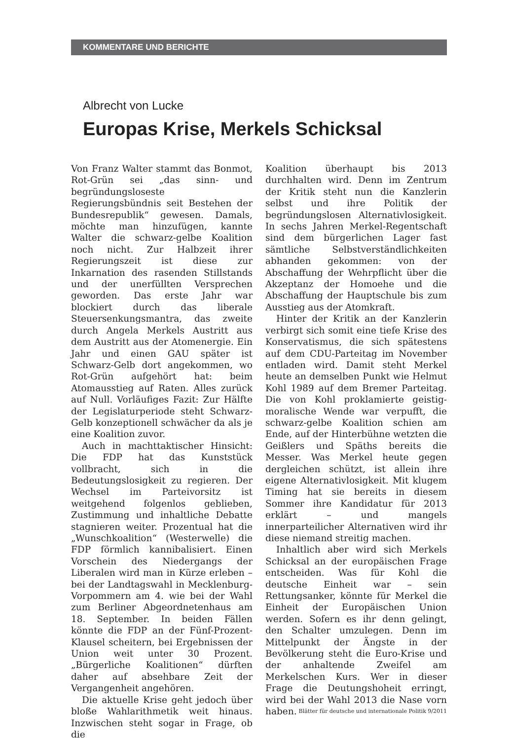KOMMENTARE UND BERICHTE
Albrecht von Lucke
Europas Krise, Merkels Schicksal
Von Franz Walter stammt das Bonmot, Rot-Grün sei „das sinn- und begründungsloseste Regierungsbündnis seit Bestehen der Bundesrepublik“ gewesen. Damals, möchte man hinzufügen, kannte Walter die schwarz-gelbe Koalition noch nicht. Zur Halbzeit ihrer Regierungszeit ist diese zur Inkarnation des rasenden Stillstands und der unerfüllten Versprechen geworden. Das erste Jahr war blockiert durch das liberale Steuersenkungsmantra, das zweite durch Angela Merkels Austritt aus dem Austritt aus der Atomenergie. Ein Jahr und einen GAU später ist Schwarz-Gelb dort angekommen, wo Rot-Grün aufgehört hat: beim Atomausstieg auf Raten. Alles zurück auf Null. Vorläufiges Fazit: Zur Hälfte der Legislaturperiode steht Schwarz-Gelb konzeptionell schwächer da als je eine Koalition zuvor.
Auch in machttaktischer Hinsicht: Die FDP hat das Kunststück vollbracht, sich in die Bedeutungslosigkeit zu regieren. Der Wechsel im Parteivorsitz ist weitgehend folgenlos geblieben, Zustimmung und inhaltliche Debatte stagnieren weiter. Prozentual hat die „Wunschkoalition“ (Westerwelle) die FDP förmlich kannibalisiert. Einen Vorschein des Niedergangs der Liberalen wird man in Kürze erleben – bei der Landtagswahl in Mecklenburg-Vorpommern am 4. wie bei der Wahl zum Berliner Abgeordnetenhaus am 18. September. In beiden Fällen könnte die FDP an der Fünf-Prozent-Klausel scheitern, bei Ergebnissen der Union weit unter 30 Prozent. „Bürgerliche Koalitionen“ dürften daher auf absehbare Zeit der Vergangenheit angehören.
Die aktuelle Krise geht jedoch über bloße Wahlarithmetik weit hinaus. Inzwischen steht sogar in Frage, ob die
Koalition überhaupt bis 2013 durchhalten wird. Denn im Zentrum der Kritik steht nun die Kanzlerin selbst und ihre Politik der begründungslosen Alternativlosigkeit. In sechs Jahren Merkel-Regentschaft sind dem bürgerlichen Lager fast sämtliche Selbstverständlichkeiten abhanden gekommen: von der Abschaffung der Wehrpflicht über die Akzeptanz der Homoehe und die Abschaffung der Hauptschule bis zum Ausstieg aus der Atomkraft.
Hinter der Kritik an der Kanzlerin verbirgt sich somit eine tiefe Krise des Konservatismus, die sich spätestens auf dem CDU-Parteitag im November entladen wird. Damit steht Merkel heute an demselben Punkt wie Helmut Kohl 1989 auf dem Bremer Parteitag. Die von Kohl proklamierte geistig-moralische Wende war verpufft, die schwarz-gelbe Koalition schien am Ende, auf der Hinterbühne wetzten die Geißlers und Späths bereits die Messer. Was Merkel heute gegen dergleichen schützt, ist allein ihre eigene Alternativlosigkeit. Mit klugem Timing hat sie bereits in diesem Sommer ihre Kandidatur für 2013 erklärt – und mangels innerparteilicher Alternativen wird ihr diese niemand streitig machen.
Inhaltlich aber wird sich Merkels Schicksal an der europäischen Frage entscheiden. Was für Kohl die deutsche Einheit war – sein Rettungsanker, könnte für Merkel die Einheit der Europäischen Union werden. Sofern es ihr denn gelingt, den Schalter umzulegen. Denn im Mittelpunkt der Ängste in der Bevölkerung steht die Euro-Krise und der anhaltende Zweifel am Merkelschen Kurs. Wer in dieser Frage die Deutungshoheit erringt, wird bei der Wahl 2013 die Nase vorn haben.
Blätter für deutsche und internationale Politik 9/2011